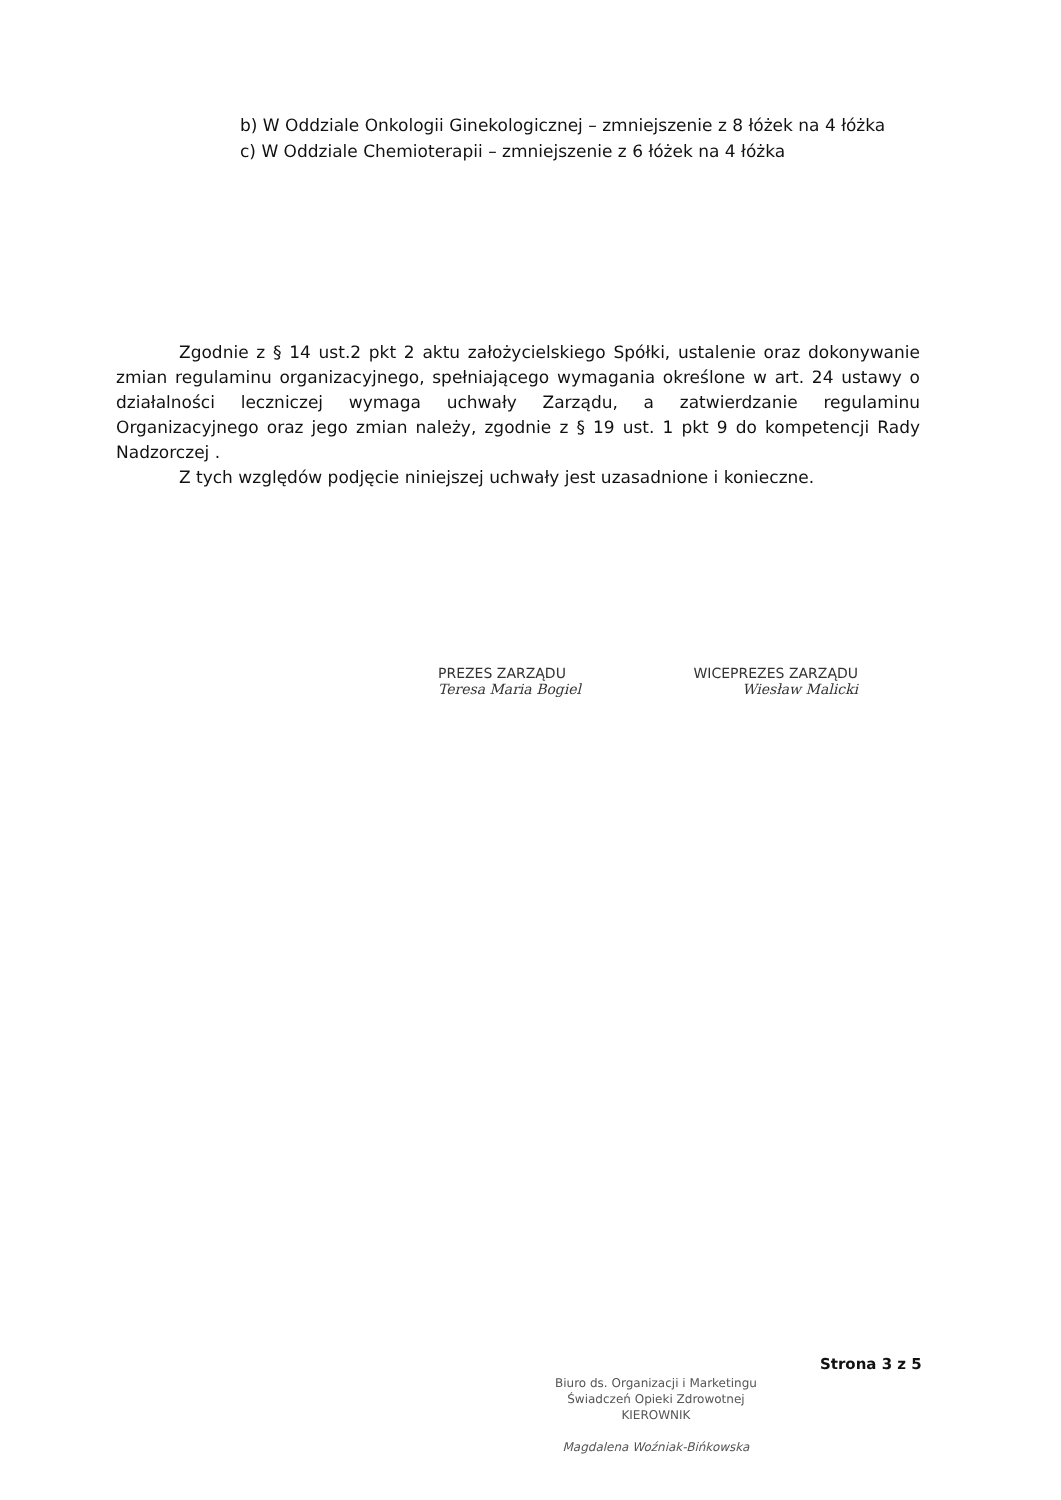b) W Oddziale Onkologii Ginekologicznej – zmniejszenie z 8 łóżek na 4 łóżka
c) W Oddziale Chemioterapii – zmniejszenie z 6 łóżek na 4 łóżka
Zgodnie z § 14 ust.2 pkt 2 aktu założycielskiego Spółki, ustalenie oraz dokonywanie zmian regulaminu organizacyjnego, spełniającego wymagania określone w art. 24 ustawy o działalności leczniczej wymaga uchwały Zarządu, a zatwierdzanie regulaminu Organizacyjnego oraz jego zmian należy, zgodnie z § 19 ust. 1 pkt 9 do kompetencji Rady Nadzorczej .
Z tych względów podjęcie niniejszej uchwały jest uzasadnione i konieczne.
PREZES ZARZĄDU WICEPREZES ZARZĄDU
Teresa Maria Bogiel Wiesław Malicki
Strona 3 z 5
Biuro ds. Organizacji i Marketingu
Świadczeń Opieki Zdrowotnej
KIEROWNIK
Magdalena Woźniak-Bińkowska